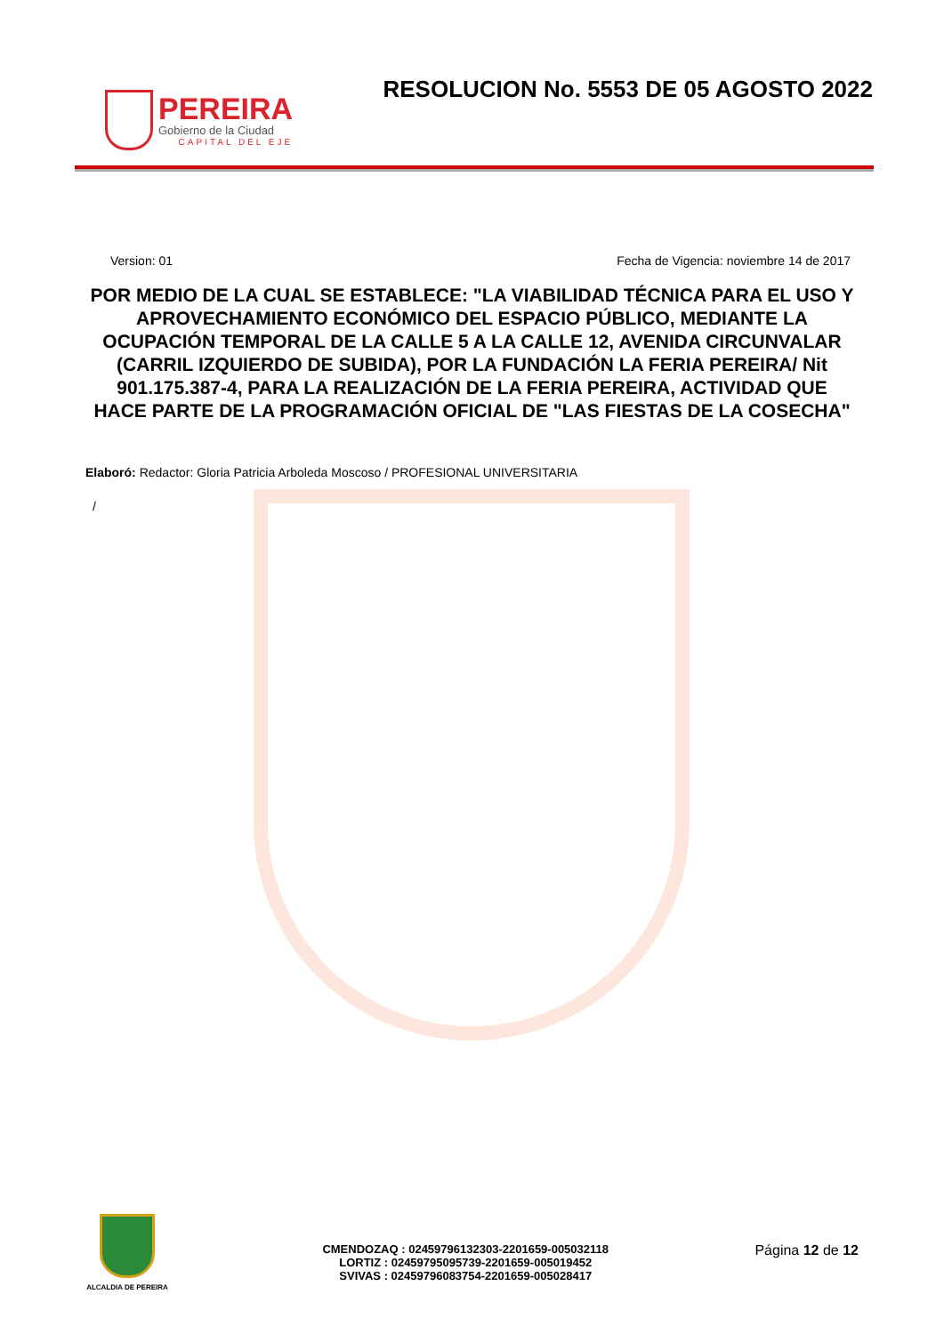PEREIRA
Gobierno de la Ciudad
CAPITAL DEL EJE
RESOLUCION No. 5553 DE 05 AGOSTO 2022
Version: 01 Fecha de Vigencia: noviembre 14 de 2017
POR MEDIO DE LA CUAL SE ESTABLECE: "LA VIABILIDAD TÉCNICA PARA EL USO Y APROVECHAMIENTO ECONÓMICO DEL ESPACIO PÚBLICO, MEDIANTE LA OCUPACIÓN TEMPORAL DE LA CALLE 5 A LA CALLE 12, AVENIDA CIRCUNVALAR (CARRIL IZQUIERDO DE SUBIDA), POR LA FUNDACIÓN LA FERIA PEREIRA/ Nit 901.175.387-4, PARA LA REALIZACIÓN DE LA FERIA PEREIRA, ACTIVIDAD QUE HACE PARTE DE LA PROGRAMACIÓN OFICIAL DE "LAS FIESTAS DE LA COSECHA"
Elaboró: Redactor: Gloria Patricia Arboleda Moscoso / PROFESIONAL UNIVERSITARIA
/
ALCALDIA DE PEREIRA
CMENDOZAQ : 02459796132303-2201659-005032118
LORTIZ : 02459795095739-2201659-005019452
SVIVAS : 02459796083754-2201659-005028417
Página 12 de 12